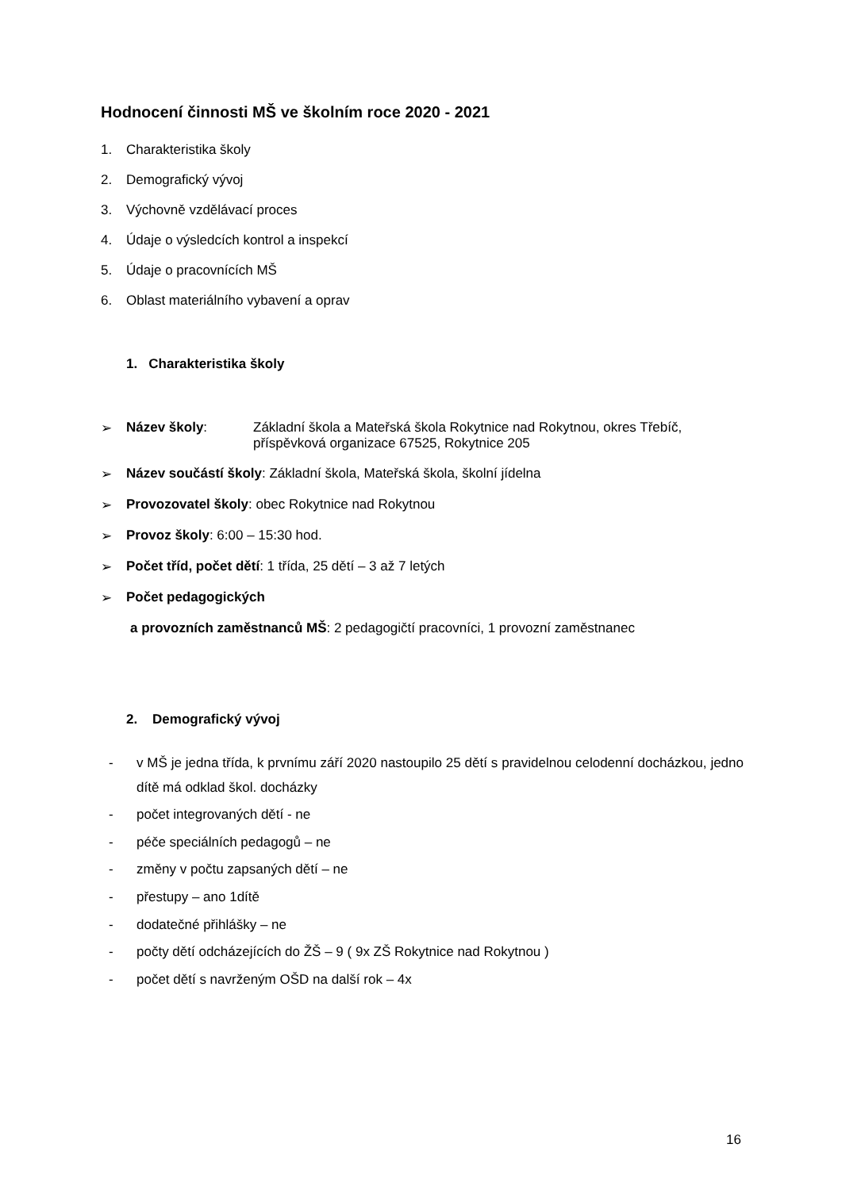Hodnocení činnosti MŠ ve školním roce 2020 - 2021
1. Charakteristika školy
2. Demografický vývoj
3. Výchovně vzdělávací proces
4. Údaje o výsledcích kontrol a inspekcí
5. Údaje o pracovnících MŠ
6. Oblast materiálního vybavení a oprav
1. Charakteristika školy
➢ Název školy: Základní škola a Mateřská škola Rokytnice nad Rokytnou, okres Třebíč, příspěvková organizace 67525, Rokytnice 205
➢ Název součástí školy: Základní škola, Mateřská škola, školní jídelna
➢ Provozovatel školy: obec Rokytnice nad Rokytnou
➢ Provoz školy: 6:00 – 15:30 hod.
➢ Počet tříd, počet dětí: 1 třída, 25 dětí – 3 až 7 letých
➢ Počet pedagogických
a provozních zaměstnanců MŠ: 2 pedagogičtí pracovníci, 1 provozní zaměstnanec
2. Demografický vývoj
- v MŠ je jedna třída, k prvnímu září 2020 nastoupilo 25 dětí s pravidelnou celodenní docházkou, jedno dítě má odklad škol. docházky
- počet integrovaných dětí - ne
- péče speciálních pedagogů – ne
- změny v počtu zapsaných dětí – ne
- přestupy – ano 1dítě
- dodatečné přihlášky – ne
- počty dětí odcházejících do ŽŠ – 9 ( 9x ZŠ Rokytnice nad Rokytnou )
- počet dětí s navrženým OŠD na další rok – 4x
16